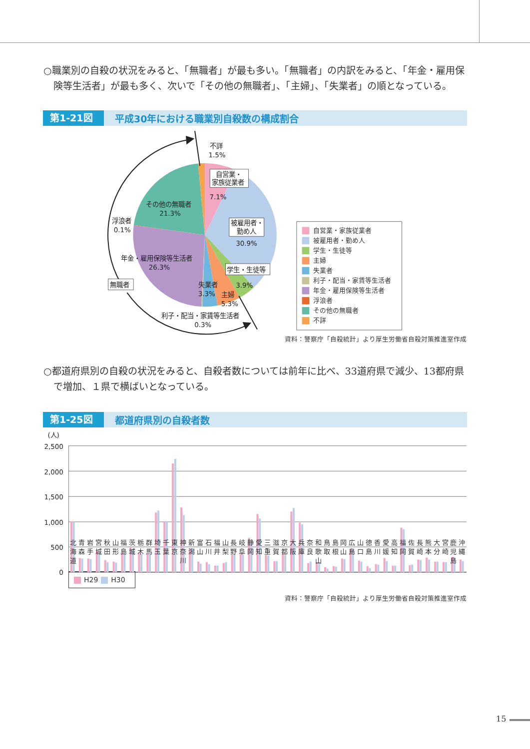○職業別の自殺の状況をみると、「無職者」が最も多い。「無職者」の内訳をみると、「年金・雇用保険等生活者」が最も多く、次いで「その他の無職者」、「主婦」、「失業者」の順となっている。
第1-21図 平成30年における職業別自殺数の構成割合
不詳
1.5%
自営業・
家族従業者
7.1%
被雇用者・
勤め人
30.9%
学生・生徒等
3.9%
主婦
5.3%
失業者
3.3%
利子・配当・家賃等生活者
0.3%
年金・雇用保険等生活者
26.3%
浮浪者
0.1%
その他の無職者
21.3%
無職者
自営業・家族従業者
被雇用者・勤め人
学生・生徒等
主婦
失業者
利子・配当・家賃等生活者
年金・雇用保険等生活者
浮浪者
その他の無職者
不詳
資料：警察庁「自殺統計」より厚生労働省自殺対策推進室作成
○都道府県別の自殺の状況をみると、自殺者数については前年に比べ、33道府県で減少、13都府県で増加、１県で横ばいとなっている。
第1-25図 都道府県別の自殺者数
(人)
2,500
2,000
1,500
1,000
500
0
北
海
道
青
森
岩
手
宮
城
秋
田
山
形
福
島
茨
城
栃
木
群
馬
埼
玉
千
葉
東
京
神
奈
川
新
潟
富
山
石
川
福
井
山
梨
長
野
岐
阜
静
岡
愛
知
三
重
滋
賀
京
都
大
阪
兵
庫
奈
良
和
歌
山
鳥
取
島
根
岡
山
広
島
山
口
徳
島
香
川
愛
媛
高
知
福
岡
佐
賀
長
崎
熊
本
大
分
宮
崎
鹿
児
島
沖
縄
H29 H30
資料：警察庁「自殺統計」より厚生労働省自殺対策推進室作成
15